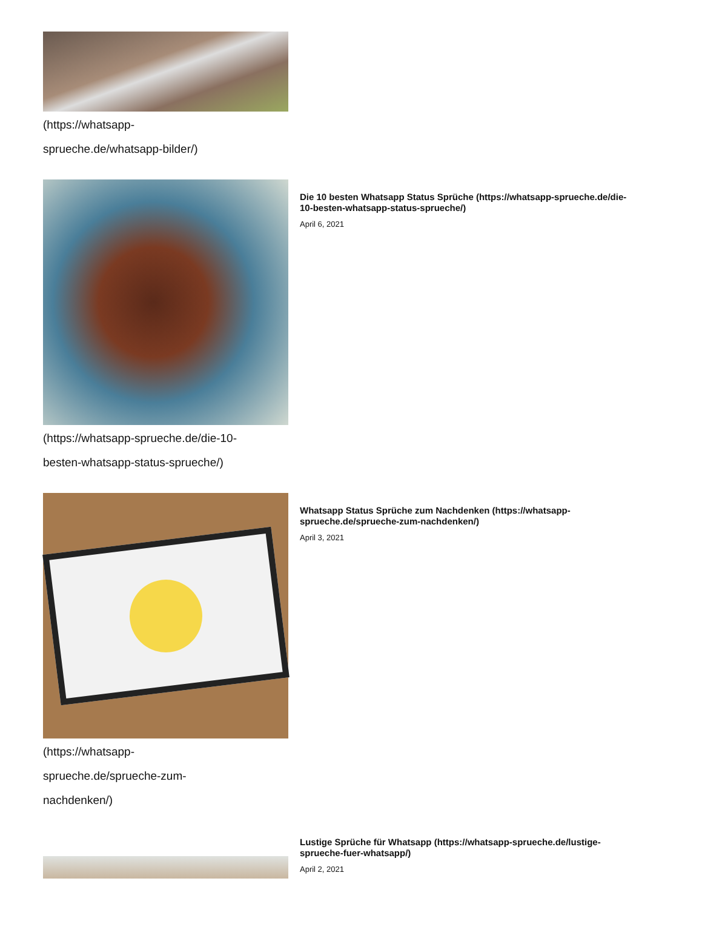(https://whatsapp-
sprueche.de/whatsapp-bilder/)
(https://whatsapp-sprueche.de/die-10-
besten-whatsapp-status-sprueche/)
Die 10 besten Whatsapp Status Sprüche (https://whatsapp-sprueche.de/die-10-besten-whatsapp-status-sprueche/)
April 6, 2021
(https://whatsapp-
sprueche.de/sprueche-zum-
nachdenken/)
Whatsapp Status Sprüche zum Nachdenken (https://whatsapp-sprueche.de/sprueche-zum-nachdenken/)
April 3, 2021
Lustige Sprüche für Whatsapp (https://whatsapp-sprueche.de/lustige-sprueche-fuer-whatsapp/)
April 2, 2021